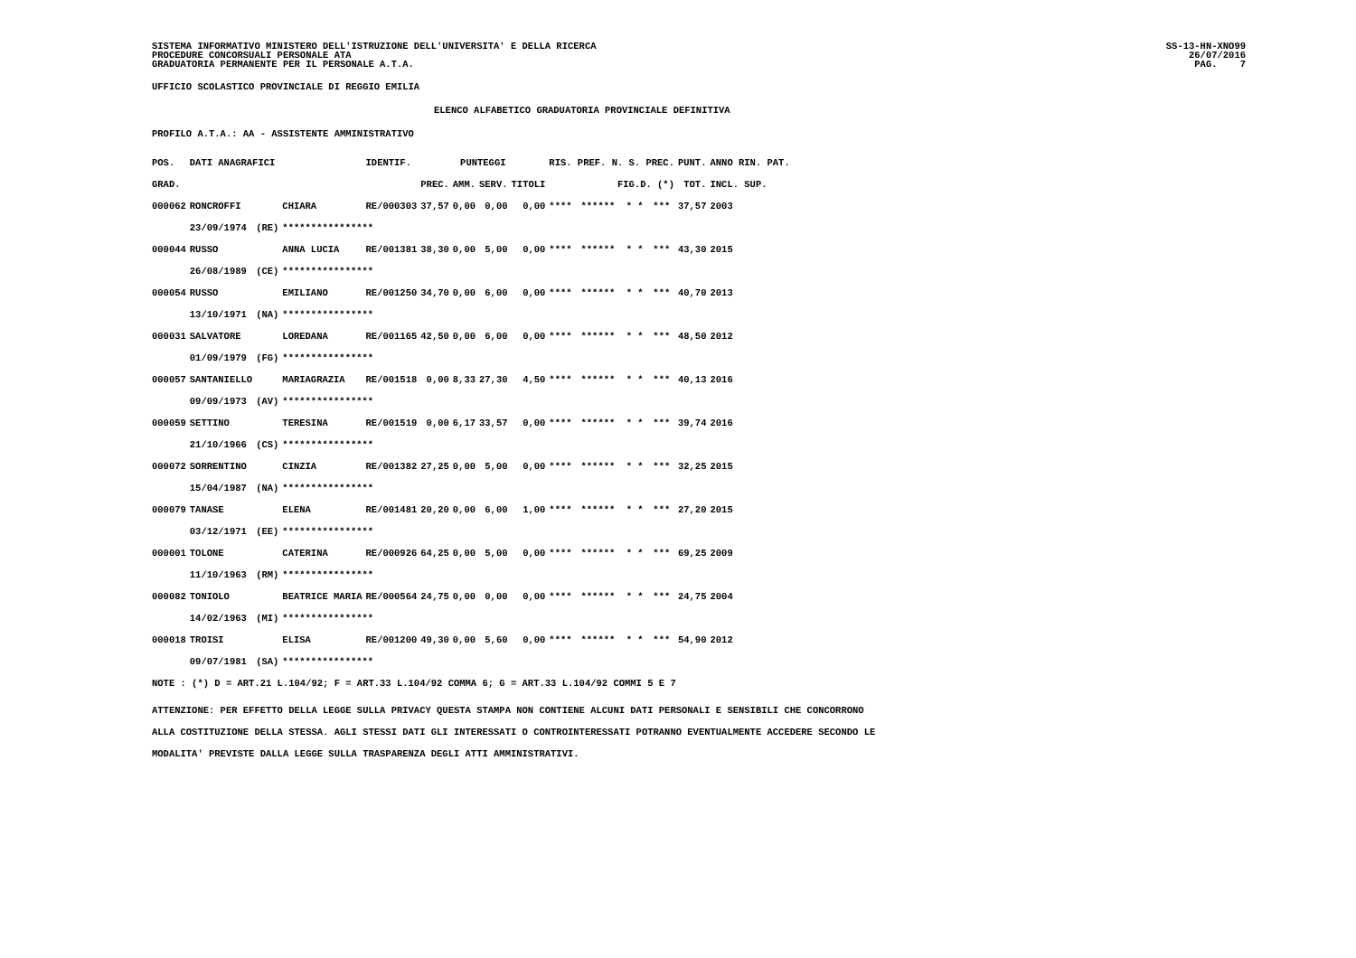SISTEMA INFORMATIVO MINISTERO DELL'ISTRUZIONE DELL'UNIVERSITA' E DELLA RICERCA
PROCEDURE CONCORSUALI PERSONALE ATA
GRADUATORIA PERMANENTE PER IL PERSONALE A.T.A.
SS-13-HN-XNO99
26/07/2016
PAG.    7
UFFICIO SCOLASTICO PROVINCIALE DI REGGIO EMILIA
ELENCO ALFABETICO GRADUATORIA PROVINCIALE DEFINITIVA
PROFILO A.T.A.: AA - ASSISTENTE AMMINISTRATIVO
| POS. | DATI ANAGRAFICI | | | IDENTIF. | PUNTEGGI | | | | RIS. PREF. N. S. PREC. | | | | | | PUNT. | ANNO RIN. PAT. |
| --- | --- | --- | --- | --- | --- | --- | --- | --- | --- | --- | --- | --- | --- | --- | --- | --- |
| GRAD. | | | | | PREC. | AMM. | SERV. | TITOLI | FIG.D. (*) | | | | | | TOT. | INCL. SUP. |
| 000062 | RONCROFFI | | CHIARA | RE/000303 | 37,57 | 0,00 | 0,00 | 0,00 | **** | ****** | * | * | | *** | 37,57 | 2003 |
| | 23/09/1974 | (RE) | **************** | | | | | | | | | | | | | |
| 000044 | RUSSO | | ANNA LUCIA | RE/001381 | 38,30 | 0,00 | 5,00 | 0,00 | **** | ****** | * | * | | *** | 43,30 | 2015 |
| | 26/08/1989 | (CE) | **************** | | | | | | | | | | | | | |
| 000054 | RUSSO | | EMILIANO | RE/001250 | 34,70 | 0,00 | 6,00 | 0,00 | **** | ****** | * | * | | *** | 40,70 | 2013 |
| | 13/10/1971 | (NA) | **************** | | | | | | | | | | | | | |
| 000031 | SALVATORE | | LOREDANA | RE/001165 | 42,50 | 0,00 | 6,00 | 0,00 | **** | ****** | * | * | | *** | 48,50 | 2012 |
| | 01/09/1979 | (FG) | **************** | | | | | | | | | | | | | |
| 000057 | SANTANIELLO | | MARIAGRAZIA | RE/001518 | 0,00 | 8,33 | 27,30 | 4,50 | **** | ****** | * | * | | *** | 40,13 | 2016 |
| | 09/09/1973 | (AV) | **************** | | | | | | | | | | | | | |
| 000059 | SETTINO | | TERESINA | RE/001519 | 0,00 | 6,17 | 33,57 | 0,00 | **** | ****** | * | * | | *** | 39,74 | 2016 |
| | 21/10/1966 | (CS) | **************** | | | | | | | | | | | | | |
| 000072 | SORRENTINO | | CINZIA | RE/001382 | 27,25 | 0,00 | 5,00 | 0,00 | **** | ****** | * | * | | *** | 32,25 | 2015 |
| | 15/04/1987 | (NA) | **************** | | | | | | | | | | | | | |
| 000079 | TANASE | | ELENA | RE/001481 | 20,20 | 0,00 | 6,00 | 1,00 | **** | ****** | * | * | | *** | 27,20 | 2015 |
| | 03/12/1971 | (EE) | **************** | | | | | | | | | | | | | |
| 000001 | TOLONE | | CATERINA | RE/000926 | 64,25 | 0,00 | 5,00 | 0,00 | **** | ****** | * | * | | *** | 69,25 | 2009 |
| | 11/10/1963 | (RM) | **************** | | | | | | | | | | | | | |
| 000082 | TONIOLO | | BEATRICE MARIA | RE/000564 | 24,75 | 0,00 | 0,00 | 0,00 | **** | ****** | * | * | | *** | 24,75 | 2004 |
| | 14/02/1963 | (MI) | **************** | | | | | | | | | | | | | |
| 000018 | TROISI | | ELISA | RE/001200 | 49,30 | 0,00 | 5,60 | 0,00 | **** | ****** | * | * | | *** | 54,90 | 2012 |
| | 09/07/1981 | (SA) | **************** | | | | | | | | | | | | | |
NOTE : (*) D = ART.21 L.104/92; F = ART.33 L.104/92 COMMA 6; G = ART.33 L.104/92 COMMI 5 E 7
ATTENZIONE: PER EFFETTO DELLA LEGGE SULLA PRIVACY QUESTA STAMPA NON CONTIENE ALCUNI DATI PERSONALI E SENSIBILI CHE CONCORRONO
ALLA COSTITUZIONE DELLA STESSA. AGLI STESSI DATI GLI INTERESSATI O CONTROINTERESSATI POTRANNO EVENTUALMENTE ACCEDERE SECONDO LE
MODALITA' PREVISTE DALLA LEGGE SULLA TRASPARENZA DEGLI ATTI AMMINISTRATIVI.